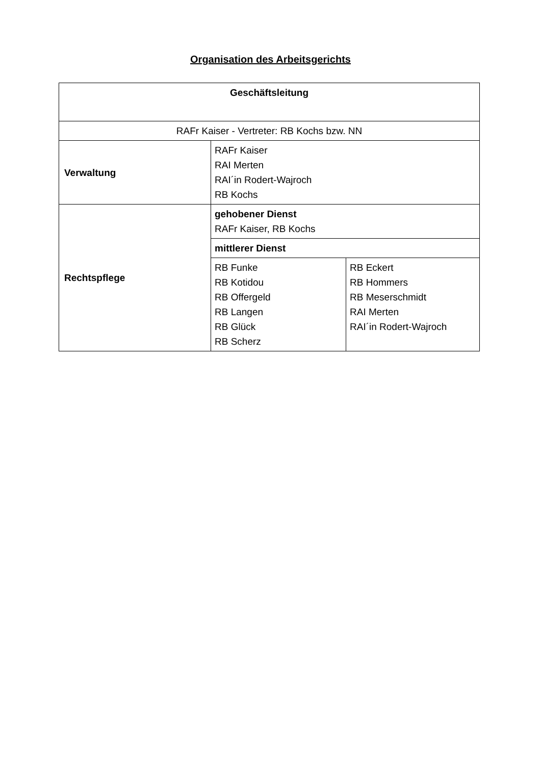Organisation des Arbeitsgerichts
| Geschäftsleitung | | |
| RAFr Kaiser - Vertreter: RB Kochs bzw. NN | | |
| Verwaltung | RAFr Kaiser RAI Merten RAI´in Rodert-Wajroch RB Kochs | |
| Rechtspflege | gehobener Dienst RAFr Kaiser, RB Kochs | |
| | mittlerer Dienst | |
| | RB Funke RB Kotidou RB Offergeld RB Langen RB Glück RB Scherz | RB Eckert RB Hommers RB Meserschmidt RAI Merten RAI´in Rodert-Wajroch |